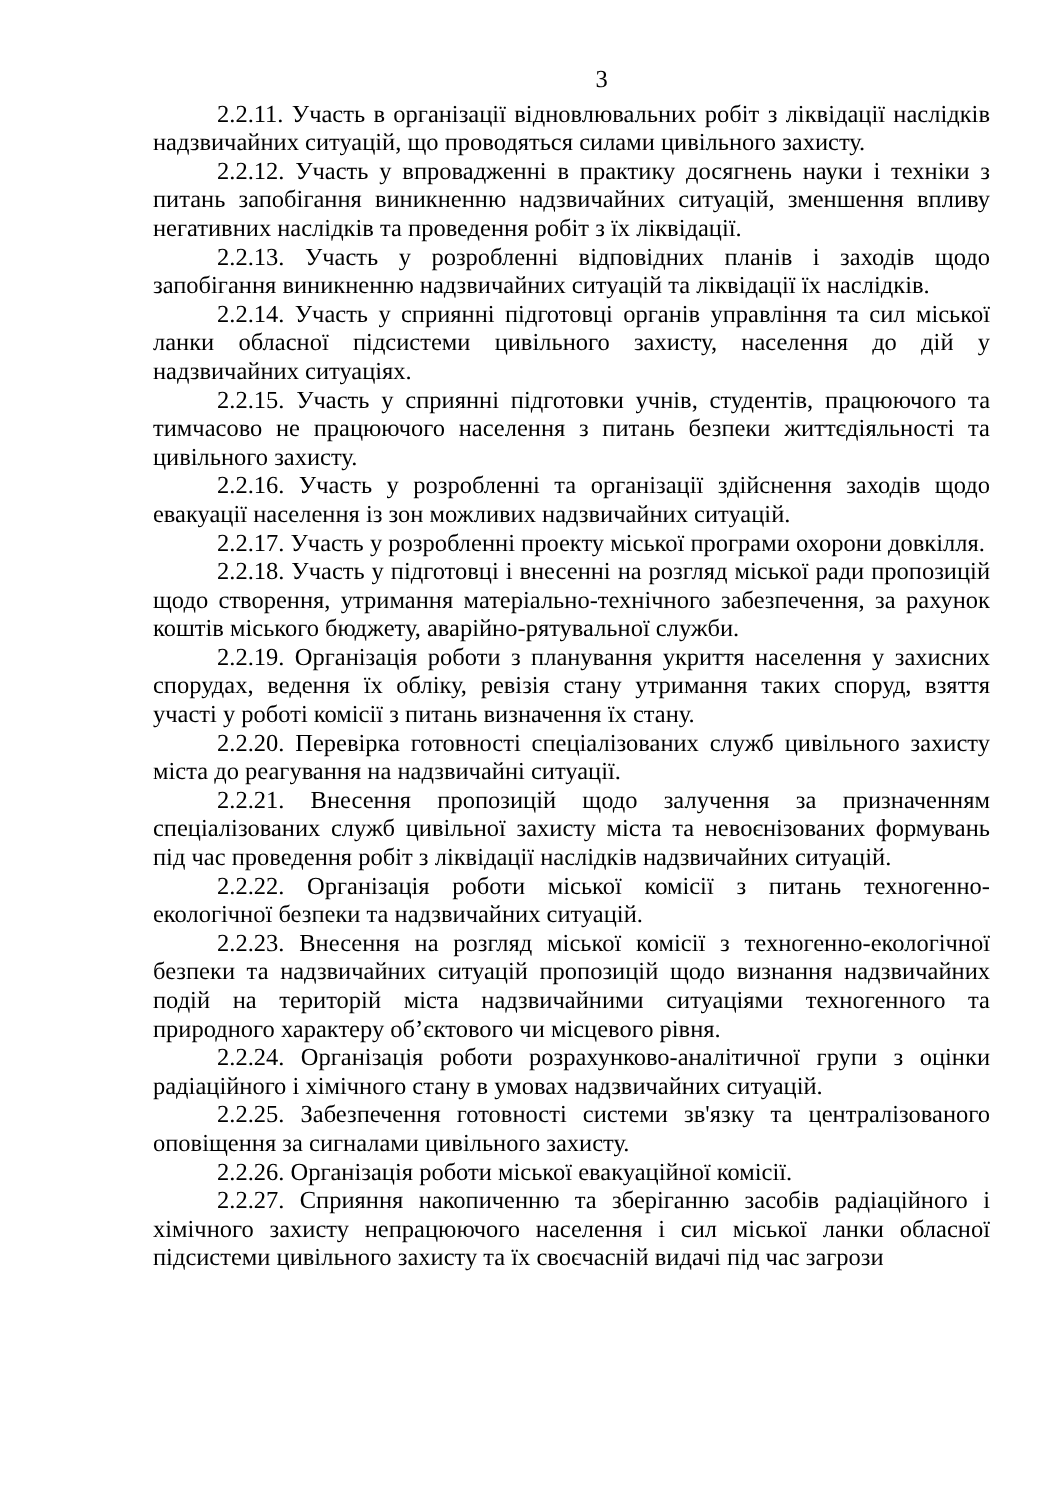3
2.2.11. Участь в організації відновлювальних робіт з ліквідації наслідків надзвичайних ситуацій, що проводяться силами цивільного захисту.
2.2.12. Участь у впровадженні в практику досягнень науки і техніки з питань запобігання виникненню надзвичайних ситуацій, зменшення впливу негативних наслідків та проведення робіт з їх ліквідації.
2.2.13. Участь у розробленні відповідних планів і заходів щодо запобігання виникненню надзвичайних ситуацій та ліквідації їх наслідків.
2.2.14. Участь у сприянні підготовці органів управління та сил міської ланки обласної підсистеми цивільного захисту, населення до дій у надзвичайних ситуаціях.
2.2.15. Участь у сприянні підготовки учнів, студентів, працюючого та тимчасово не працюючого населення з питань безпеки життєдіяльності та цивільного захисту.
2.2.16. Участь у розробленні та організації здійснення заходів щодо евакуації населення із зон можливих надзвичайних ситуацій.
2.2.17. Участь у розробленні проекту міської програми охорони довкілля.
2.2.18. Участь у підготовці і внесенні на розгляд міської ради пропозицій щодо створення, утримання матеріально-технічного забезпечення, за рахунок коштів міського бюджету, аварійно-рятувальної служби.
2.2.19. Організація роботи з планування укриття населення у захисних спорудах, ведення їх обліку, ревізія стану утримання таких споруд, взяття участі у роботі комісії з питань визначення їх стану.
2.2.20. Перевірка готовності спеціалізованих служб цивільного захисту міста до реагування на надзвичайні ситуації.
2.2.21. Внесення пропозицій щодо залучення за призначенням спеціалізованих служб цивільної захисту міста та невоєнізованих формувань під час проведення робіт з ліквідації наслідків надзвичайних ситуацій.
2.2.22. Організація роботи міської комісії з питань техногенно-екологічної безпеки та надзвичайних ситуацій.
2.2.23. Внесення на розгляд міської комісії з техногенно-екологічної безпеки та надзвичайних ситуацій пропозицій щодо визнання надзвичайних подій на територій міста надзвичайними ситуаціями техногенного та природного характеру об’єктового чи місцевого рівня.
2.2.24. Організація роботи розрахунково-аналітичної групи з оцінки радіаційного і хімічного стану в умовах надзвичайних ситуацій.
2.2.25. Забезпечення готовності системи зв'язку та централізованого оповіщення за сигналами цивільного захисту.
2.2.26. Організація роботи міської евакуаційної комісії.
2.2.27. Сприяння накопиченню та зберіганню засобів радіаційного і хімічного захисту непрацюючого населення і сил міської ланки обласної підсистеми цивільного захисту та їх своєчасній видачі під час загрози